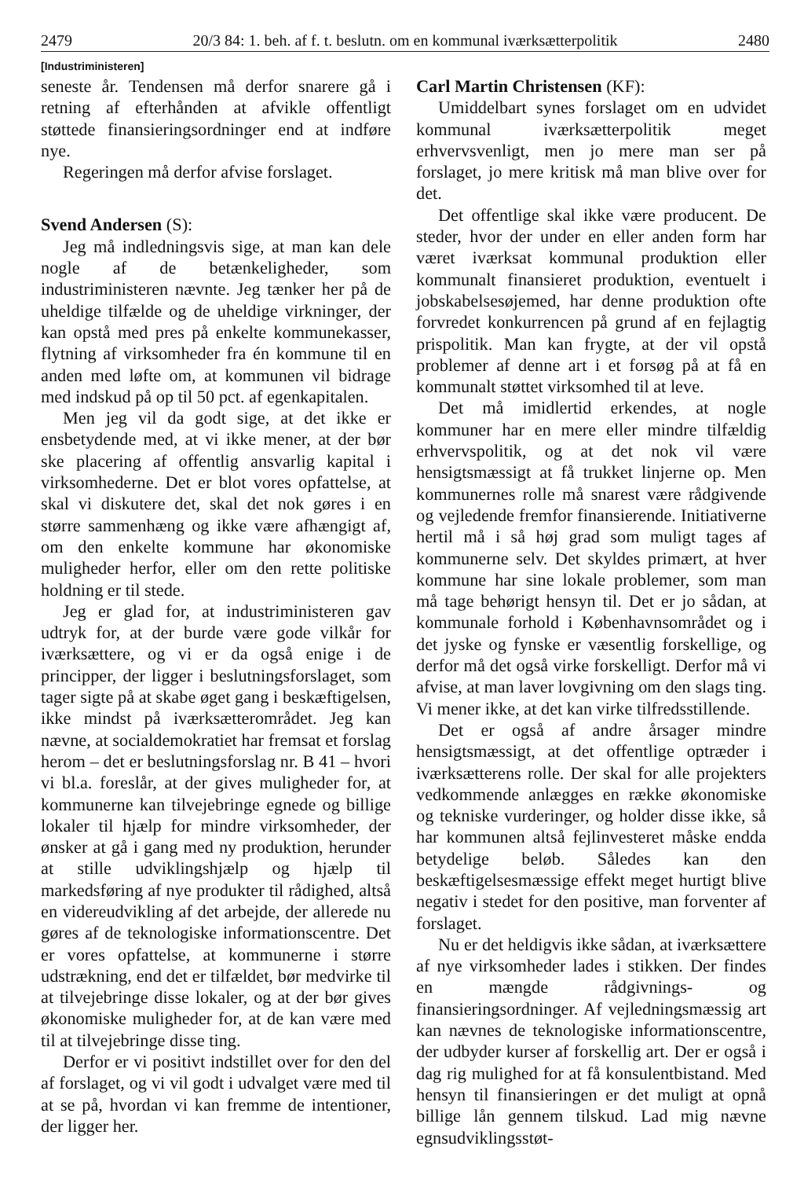2479 20/3 84: 1. beh. af f. t. beslutn. om en kommunal iværksætterpolitik 2480
[Industriministeren]
seneste år. Tendensen må derfor snarere gå i retning af efterhånden at afvikle offentligt støttede finansieringsordninger end at indføre nye.
Regeringen må derfor afvise forslaget.
Svend Andersen (S):
Jeg må indledningsvis sige, at man kan dele nogle af de betænkeligheder, som industriministeren nævnte. Jeg tænker her på de uheldige tilfælde og de uheldige virkninger, der kan opstå med pres på enkelte kommunekasser, flytning af virksomheder fra én kommune til en anden med løfte om, at kommunen vil bidrage med indskud på op til 50 pct. af egenkapitalen.
Men jeg vil da godt sige, at det ikke er ensbetydende med, at vi ikke mener, at der bør ske placering af offentlig ansvarlig kapital i virksomhederne. Det er blot vores opfattelse, at skal vi diskutere det, skal det nok gøres i en større sammenhæng og ikke være afhængigt af, om den enkelte kommune har økonomiske muligheder herfor, eller om den rette politiske holdning er til stede.
Jeg er glad for, at industriministeren gav udtryk for, at der burde være gode vilkår for iværksættere, og vi er da også enige i de principper, der ligger i beslutningsforslaget, som tager sigte på at skabe øget gang i beskæftigelsen, ikke mindst på iværksætterområdet. Jeg kan nævne, at socialdemokratiet har fremsat et forslag herom – det er beslutningsforslag nr. B 41 – hvori vi bl.a. foreslår, at der gives muligheder for, at kommunerne kan tilvejebringe egnede og billige lokaler til hjælp for mindre virksomheder, der ønsker at gå i gang med ny produktion, herunder at stille udviklingshjælp og hjælp til markedsføring af nye produkter til rådighed, altså en videreudvikling af det arbejde, der allerede nu gøres af de teknologiske informationscentre. Det er vores opfattelse, at kommunerne i større udstrækning, end det er tilfældet, bør medvirke til at tilvejebringe disse lokaler, og at der bør gives økonomiske muligheder for, at de kan være med til at tilvejebringe disse ting.
Derfor er vi positivt indstillet over for den del af forslaget, og vi vil godt i udvalget være med til at se på, hvordan vi kan fremme de intentioner, der ligger her.
Carl Martin Christensen (KF):
Umiddelbart synes forslaget om en udvidet kommunal iværksætterpolitik meget erhvervsvenligt, men jo mere man ser på forslaget, jo mere kritisk må man blive over for det.
Det offentlige skal ikke være producent. De steder, hvor der under en eller anden form har været iværksat kommunal produktion eller kommunalt finansieret produktion, eventuelt i jobskabelsesøjemed, har denne produktion ofte forvredet konkurrencen på grund af en fejlagtig prispolitik. Man kan frygte, at der vil opstå problemer af denne art i et forsøg på at få en kommunalt støttet virksomhed til at leve.
Det må imidlertid erkendes, at nogle kommuner har en mere eller mindre tilfældig erhvervspolitik, og at det nok vil være hensigtsmæssigt at få trukket linjerne op. Men kommunernes rolle må snarest være rådgivende og vejledende fremfor finansierende. Initiativerne hertil må i så høj grad som muligt tages af kommunerne selv. Det skyldes primært, at hver kommune har sine lokale problemer, som man må tage behørigt hensyn til. Det er jo sådan, at kommunale forhold i Københavnsområdet og i det jyske og fynske er væsentlig forskellige, og derfor må det også virke forskelligt. Derfor må vi afvise, at man laver lovgivning om den slags ting. Vi mener ikke, at det kan virke tilfredsstillende.
Det er også af andre årsager mindre hensigtsmæssigt, at det offentlige optræder i iværksætterens rolle. Der skal for alle projekters vedkommende anlægges en række økonomiske og tekniske vurderinger, og holder disse ikke, så har kommunen altså fejlinvesteret måske endda betydelige beløb. Således kan den beskæftigelsesmæssige effekt meget hurtigt blive negativ i stedet for den positive, man forventer af forslaget.
Nu er det heldigvis ikke sådan, at iværksættere af nye virksomheder lades i stikken. Der findes en mængde rådgivnings- og finansieringsordninger. Af vejledningsmæssig art kan nævnes de teknologiske informationscentre, der udbyder kurser af forskellig art. Der er også i dag rig mulighed for at få konsulentbistand. Med hensyn til finansieringen er det muligt at opnå billige lån gennem tilskud. Lad mig nævne egnsudviklingsstøt-